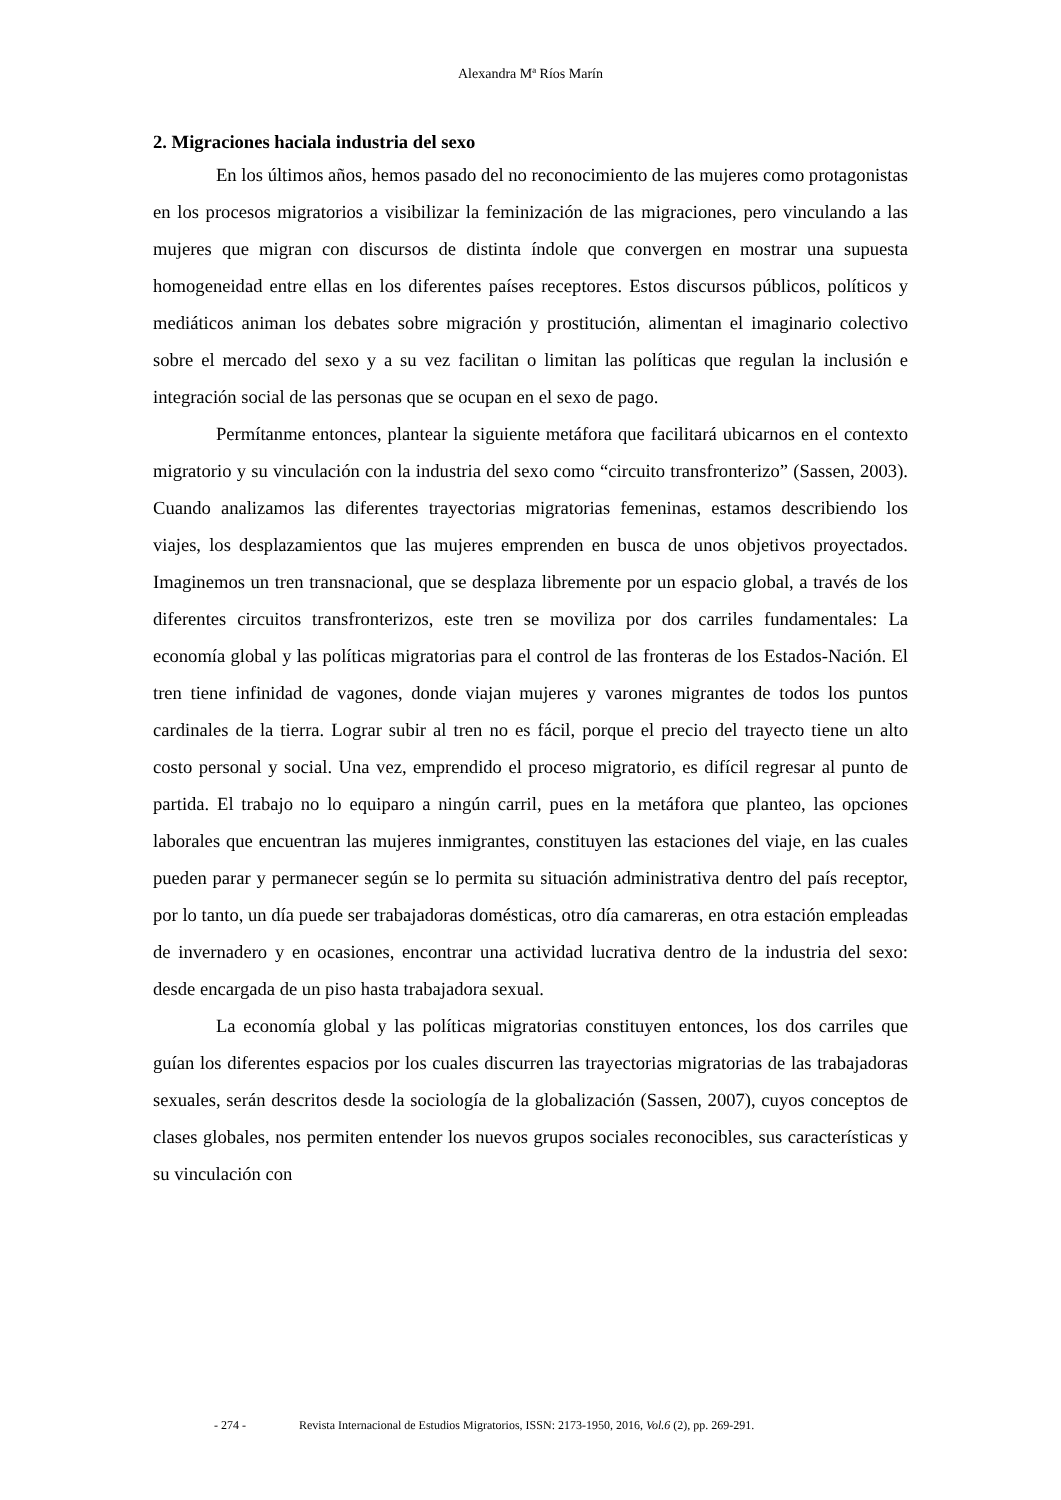Alexandra Mª Ríos Marín
2. Migraciones haciala industria del sexo
En los últimos años, hemos pasado del no reconocimiento de las mujeres como protagonistas en los procesos migratorios a visibilizar la feminización de las migraciones, pero vinculando a las mujeres que migran con discursos de distinta índole que convergen en mostrar una supuesta homogeneidad entre ellas en los diferentes países receptores. Estos discursos públicos, políticos y mediáticos animan los debates sobre migración y prostitución, alimentan el imaginario colectivo sobre el mercado del sexo y a su vez facilitan o limitan las políticas que regulan la inclusión e integración social de las personas que se ocupan en el sexo de pago.
Permítanme entonces, plantear la siguiente metáfora que facilitará ubicarnos en el contexto migratorio y su vinculación con la industria del sexo como “circuito transfronterizo” (Sassen, 2003). Cuando analizamos las diferentes trayectorias migratorias femeninas, estamos describiendo los viajes, los desplazamientos que las mujeres emprenden en busca de unos objetivos proyectados. Imaginemos un tren transnacional, que se desplaza libremente por un espacio global, a través de los diferentes circuitos transfronterizos, este tren se moviliza por dos carriles fundamentales: La economía global y las políticas migratorias para el control de las fronteras de los Estados-Nación. El tren tiene infinidad de vagones, donde viajan mujeres y varones migrantes de todos los puntos cardinales de la tierra. Lograr subir al tren no es fácil, porque el precio del trayecto tiene un alto costo personal y social. Una vez, emprendido el proceso migratorio, es difícil regresar al punto de partida. El trabajo no lo equiparo a ningún carril, pues en la metáfora que planteo, las opciones laborales que encuentran las mujeres inmigrantes, constituyen las estaciones del viaje, en las cuales pueden parar y permanecer según se lo permita su situación administrativa dentro del país receptor, por lo tanto, un día puede ser trabajadoras domésticas, otro día camareras, en otra estación empleadas de invernadero y en ocasiones, encontrar una actividad lucrativa dentro de la industria del sexo: desde encargada de un piso hasta trabajadora sexual.
La economía global y las políticas migratorias constituyen entonces, los dos carriles que guían los diferentes espacios por los cuales discurren las trayectorias migratorias de las trabajadoras sexuales, serán descritos desde la sociología de la globalización (Sassen, 2007), cuyos conceptos de clases globales, nos permiten entender los nuevos grupos sociales reconocibles, sus características y su vinculación con
- 274 - Revista Internacional de Estudios Migratorios, ISSN: 2173-1950, 2016, Vol.6 (2), pp. 269-291.